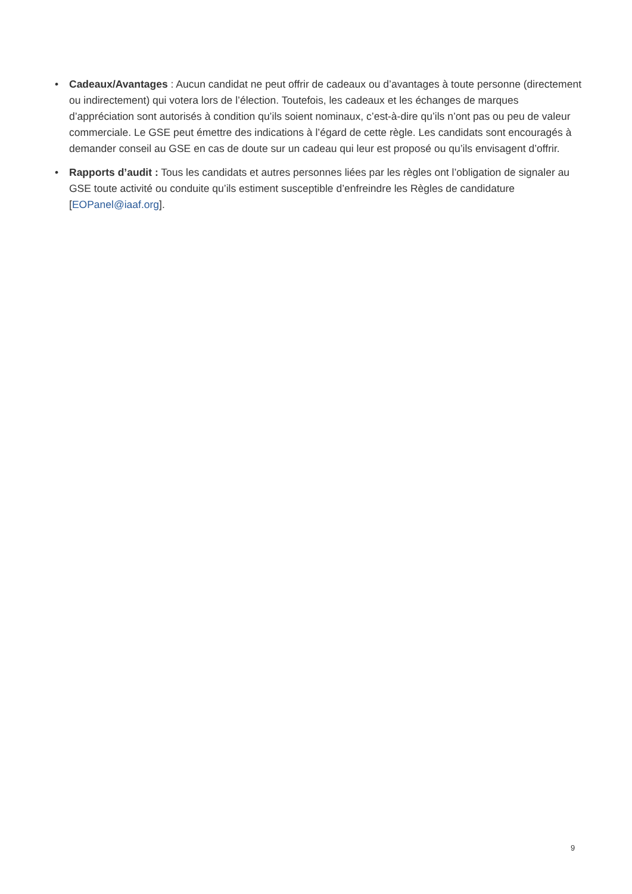• Cadeaux/Avantages : Aucun candidat ne peut offrir de cadeaux ou d’avantages à toute personne (directement ou indirectement) qui votera lors de l’élection. Toutefois, les cadeaux et les échanges de marques d’appréciation sont autorisés à condition qu’ils soient nominaux, c’est-à-dire qu’ils n’ont pas ou peu de valeur commerciale. Le GSE peut émettre des indications à l’égard de cette règle. Les candidats sont encouragés à demander conseil au GSE en cas de doute sur un cadeau qui leur est proposé ou qu’ils envisagent d’offrir.
• Rapports d’audit : Tous les candidats et autres personnes liées par les règles ont l’obligation de signaler au GSE toute activité ou conduite qu’ils estiment susceptible d’enfreindre les Règles de candidature [EOPanel@iaaf.org].
9